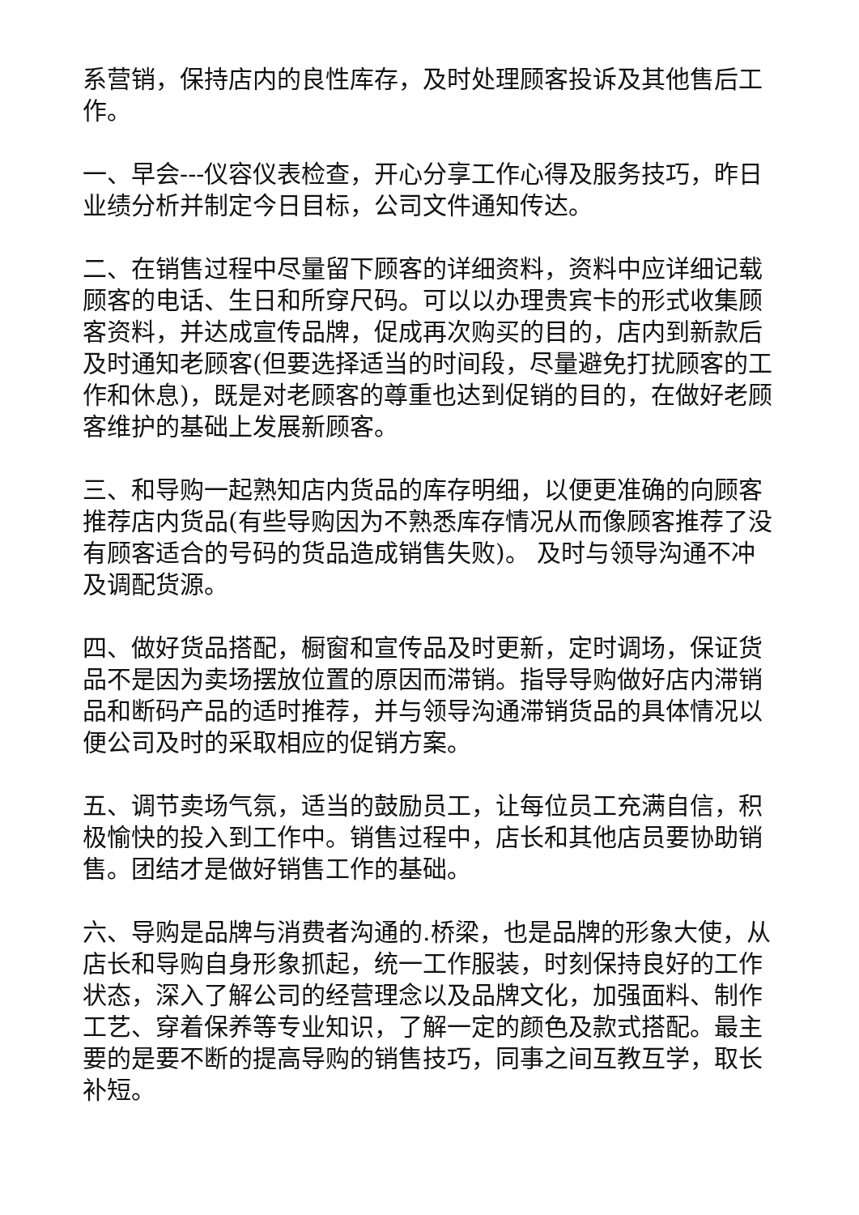系营销，保持店内的良性库存，及时处理顾客投诉及其他售后工作。
一、早会---仪容仪表检查，开心分享工作心得及服务技巧，昨日业绩分析并制定今日目标，公司文件通知传达。
二、在销售过程中尽量留下顾客的详细资料，资料中应详细记载顾客的电话、生日和所穿尺码。可以以办理贵宾卡的形式收集顾客资料，并达成宣传品牌，促成再次购买的目的，店内到新款后及时通知老顾客(但要选择适当的时间段，尽量避免打扰顾客的工作和休息)，既是对老顾客的尊重也达到促销的目的，在做好老顾客维护的基础上发展新顾客。
三、和导购一起熟知店内货品的库存明细，以便更准确的向顾客推荐店内货品(有些导购因为不熟悉库存情况从而像顾客推荐了没有顾客适合的号码的货品造成销售失败)。 及时与领导沟通不冲及调配货源。
四、做好货品搭配，橱窗和宣传品及时更新，定时调场，保证货品不是因为卖场摆放位置的原因而滞销。指导导购做好店内滞销品和断码产品的适时推荐，并与领导沟通滞销货品的具体情况以便公司及时的采取相应的促销方案。
五、调节卖场气氛，适当的鼓励员工，让每位员工充满自信，积极愉快的投入到工作中。销售过程中，店长和其他店员要协助销售。团结才是做好销售工作的基础。
六、导购是品牌与消费者沟通的.桥梁，也是品牌的形象大使，从店长和导购自身形象抓起，统一工作服装，时刻保持良好的工作状态，深入了解公司的经营理念以及品牌文化，加强面料、制作工艺、穿着保养等专业知识，了解一定的颜色及款式搭配。最主要的是要不断的提高导购的销售技巧，同事之间互教互学，取长补短。